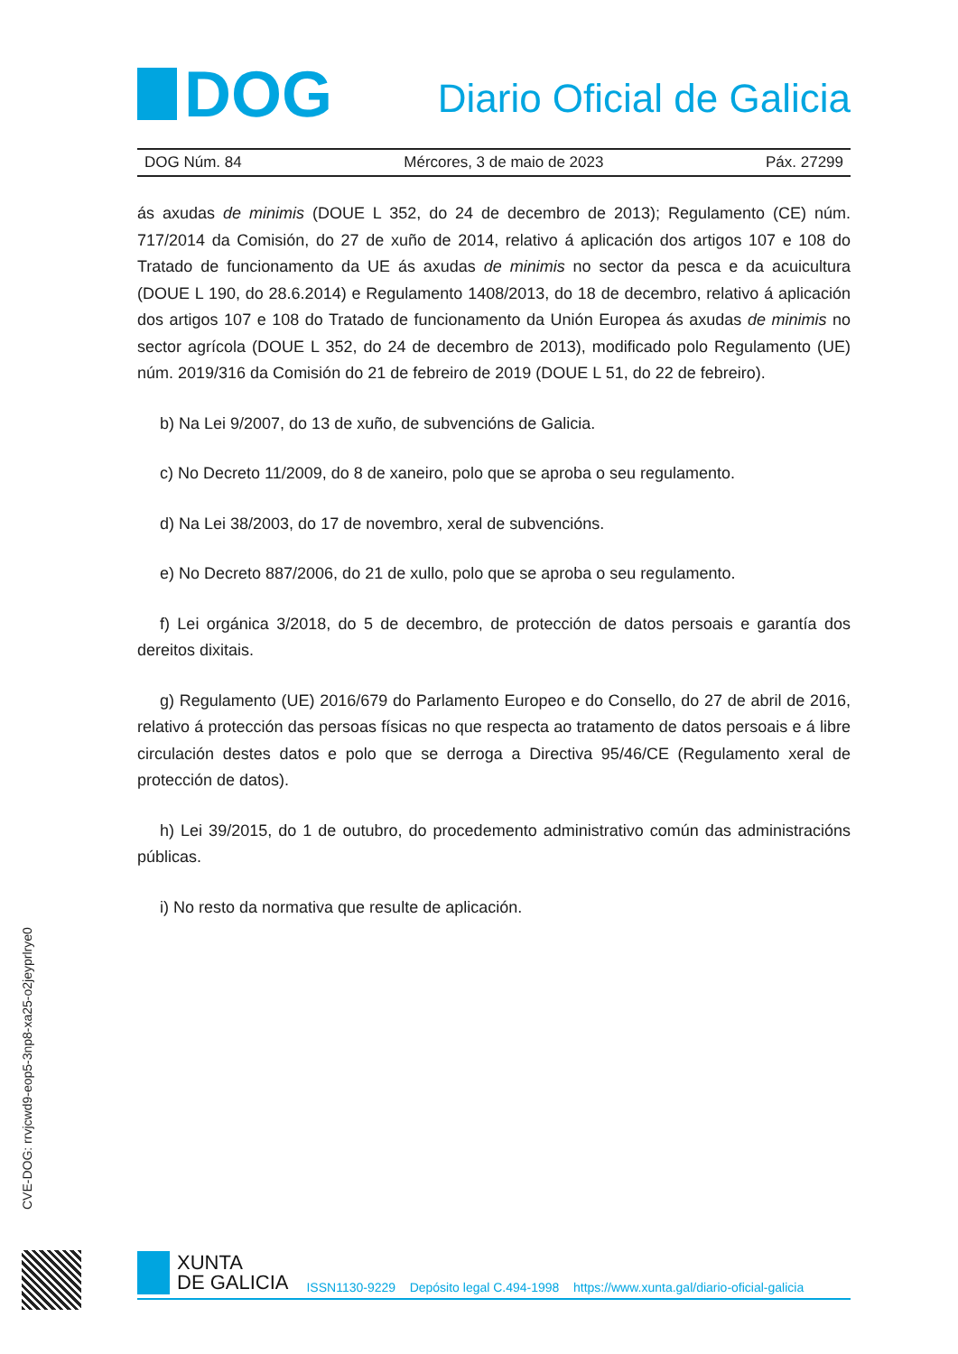DOG
Diario Oficial de Galicia
DOG Núm. 84 Mércores, 3 de maio de 2023 Páx. 27299
ás axudas de minimis (DOUE L 352, do 24 de decembro de 2013); Regulamento (CE) núm. 717/2014 da Comisión, do 27 de xuño de 2014, relativo á aplicación dos artigos 107 e 108 do Tratado de funcionamento da UE ás axudas de minimis no sector da pesca e da acuicultura (DOUE L 190, do 28.6.2014) e Regulamento 1408/2013, do 18 de decembro, relativo á aplicación dos artigos 107 e 108 do Tratado de funcionamento da Unión Europea ás axudas de minimis no sector agrícola (DOUE L 352, do 24 de decembro de 2013), modificado polo Regulamento (UE) núm. 2019/316 da Comisión do 21 de febreiro de 2019 (DOUE L 51, do 22 de febreiro).
b) Na Lei 9/2007, do 13 de xuño, de subvencións de Galicia.
c) No Decreto 11/2009, do 8 de xaneiro, polo que se aproba o seu regulamento.
d) Na Lei 38/2003, do 17 de novembro, xeral de subvencións.
e) No Decreto 887/2006, do 21 de xullo, polo que se aproba o seu regulamento.
f) Lei orgánica 3/2018, do 5 de decembro, de protección de datos persoais e garantía dos dereitos dixitais.
g) Regulamento (UE) 2016/679 do Parlamento Europeo e do Consello, do 27 de abril de 2016, relativo á protección das persoas físicas no que respecta ao tratamento de datos persoais e á libre circulación destes datos e polo que se derroga a Directiva 95/46/CE (Regulamento xeral de protección de datos).
h) Lei 39/2015, do 1 de outubro, do procedemento administrativo común das administracións públicas.
i) No resto da normativa que resulte de aplicación.
CVE-DOG: rrvjcwd9-eop5-3np8-xa25-o2jeyprlrye0
XUNTA
DE GALICIA
ISSN1130-9229 Depósito legal C.494-1998 https://www.xunta.gal/diario-oficial-galicia